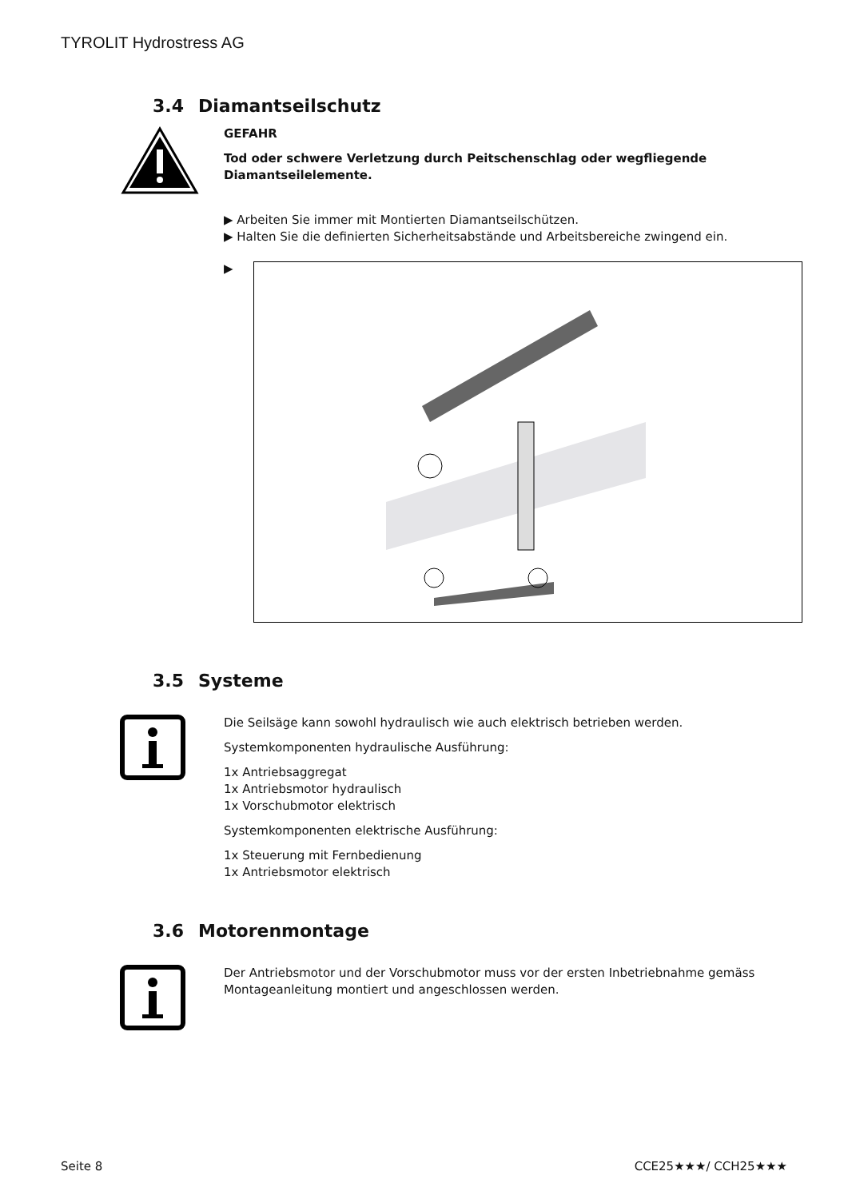TYROLIT Hydrostress AG
3.4 Diamantseilschutz
GEFAHR
Tod oder schwere Verletzung durch Peitschenschlag oder wegfliegende Diamantseilelemente.
▶ Arbeiten Sie immer mit Montierten Diamantseilschützen.
▶ Halten Sie die definierten Sicherheitsabstände und Arbeitsbereiche zwingend ein.
▶
3.5 Systeme
Die Seilsäge kann sowohl hydraulisch wie auch elektrisch betrieben werden.
Systemkomponenten hydraulische Ausführung:
1x Antriebsaggregat
1x Antriebsmotor hydraulisch
1x Vorschubmotor elektrisch
Systemkomponenten elektrische Ausführung:
1x Steuerung mit Fernbedienung
1x Antriebsmotor elektrisch
3.6 Motorenmontage
Der Antriebsmotor und der Vorschubmotor muss vor der ersten Inbetriebnahme gemäss Montageanleitung montiert und angeschlossen werden.
Seite 8 CCE25★★★/ CCH25★★★